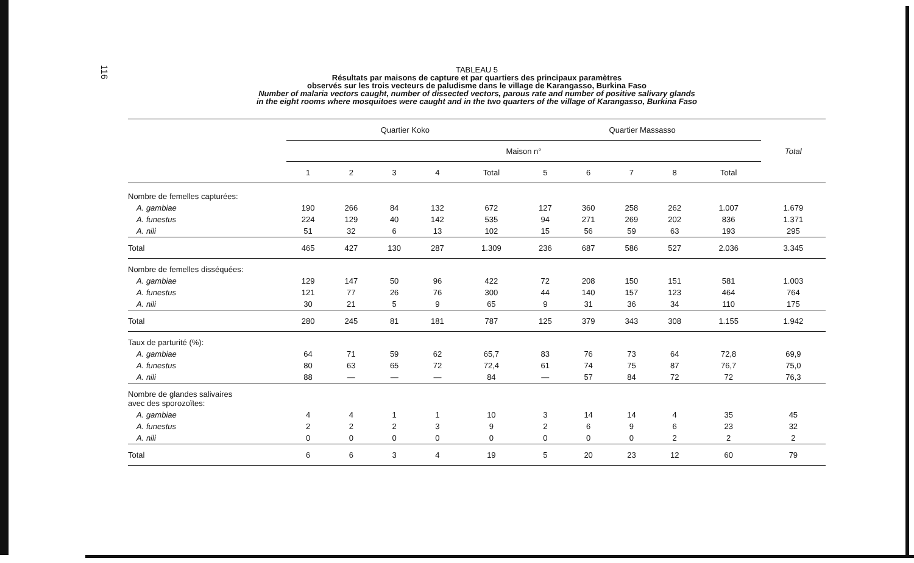116
TABLEAU 5
Résultats par maisons de capture et par quartiers des principaux paramètres
observés sur les trois vecteurs de paludisme dans le village de Karangasso, Burkina Faso
Number of malaria vectors caught, number of dissected vectors, parous rate and number of positive salivary glands
in the eight rooms where mosquitoes were caught and in the two quarters of the village of Karangasso, Burkina Faso
| | Quartier Koko | | | | | Quartier Massasso | | | | | Total |
| --- | --- | --- | --- | --- | --- | --- | --- | --- | --- | --- | --- |
| | Maison n° | | | | | | | | | | |
| | 1 | 2 | 3 | 4 | Total | 5 | 6 | 7 | 8 | Total | |
| Nombre de femelles capturées: | | | | | | | | | | | |
| A. gambiae | 190 | 266 | 84 | 132 | 672 | 127 | 360 | 258 | 262 | 1.007 | 1.679 |
| A. funestus | 224 | 129 | 40 | 142 | 535 | 94 | 271 | 269 | 202 | 836 | 1.371 |
| A. nili | 51 | 32 | 6 | 13 | 102 | 15 | 56 | 59 | 63 | 193 | 295 |
| Total | 465 | 427 | 130 | 287 | 1.309 | 236 | 687 | 586 | 527 | 2.036 | 3.345 |
| Nombre de femelles disséquées: | | | | | | | | | | | |
| A. gambiae | 129 | 147 | 50 | 96 | 422 | 72 | 208 | 150 | 151 | 581 | 1.003 |
| A. funestus | 121 | 77 | 26 | 76 | 300 | 44 | 140 | 157 | 123 | 464 | 764 |
| A. nili | 30 | 21 | 5 | 9 | 65 | 9 | 31 | 36 | 34 | 110 | 175 |
| Total | 280 | 245 | 81 | 181 | 787 | 125 | 379 | 343 | 308 | 1.155 | 1.942 |
| Taux de parturité (%): | | | | | | | | | | | |
| A. gambiae | 64 | 71 | 59 | 62 | 65,7 | 83 | 76 | 73 | 64 | 72,8 | 69,9 |
| A. funestus | 80 | 63 | 65 | 72 | 72,4 | 61 | 74 | 75 | 87 | 76,7 | 75,0 |
| A. nili | 88 | — | — | — | 84 | — | 57 | 84 | 72 | 72 | 76,3 |
| Nombre de glandes salivaires avec des sporozoïtes: | | | | | | | | | | | |
| A. gambiae | 4 | 4 | 1 | 1 | 10 | 3 | 14 | 14 | 4 | 35 | 45 |
| A. funestus | 2 | 2 | 2 | 3 | 9 | 2 | 6 | 9 | 6 | 23 | 32 |
| A. nili | 0 | 0 | 0 | 0 | 0 | 0 | 0 | 0 | 2 | 2 | 2 |
| Total | 6 | 6 | 3 | 4 | 19 | 5 | 20 | 23 | 12 | 60 | 79 |